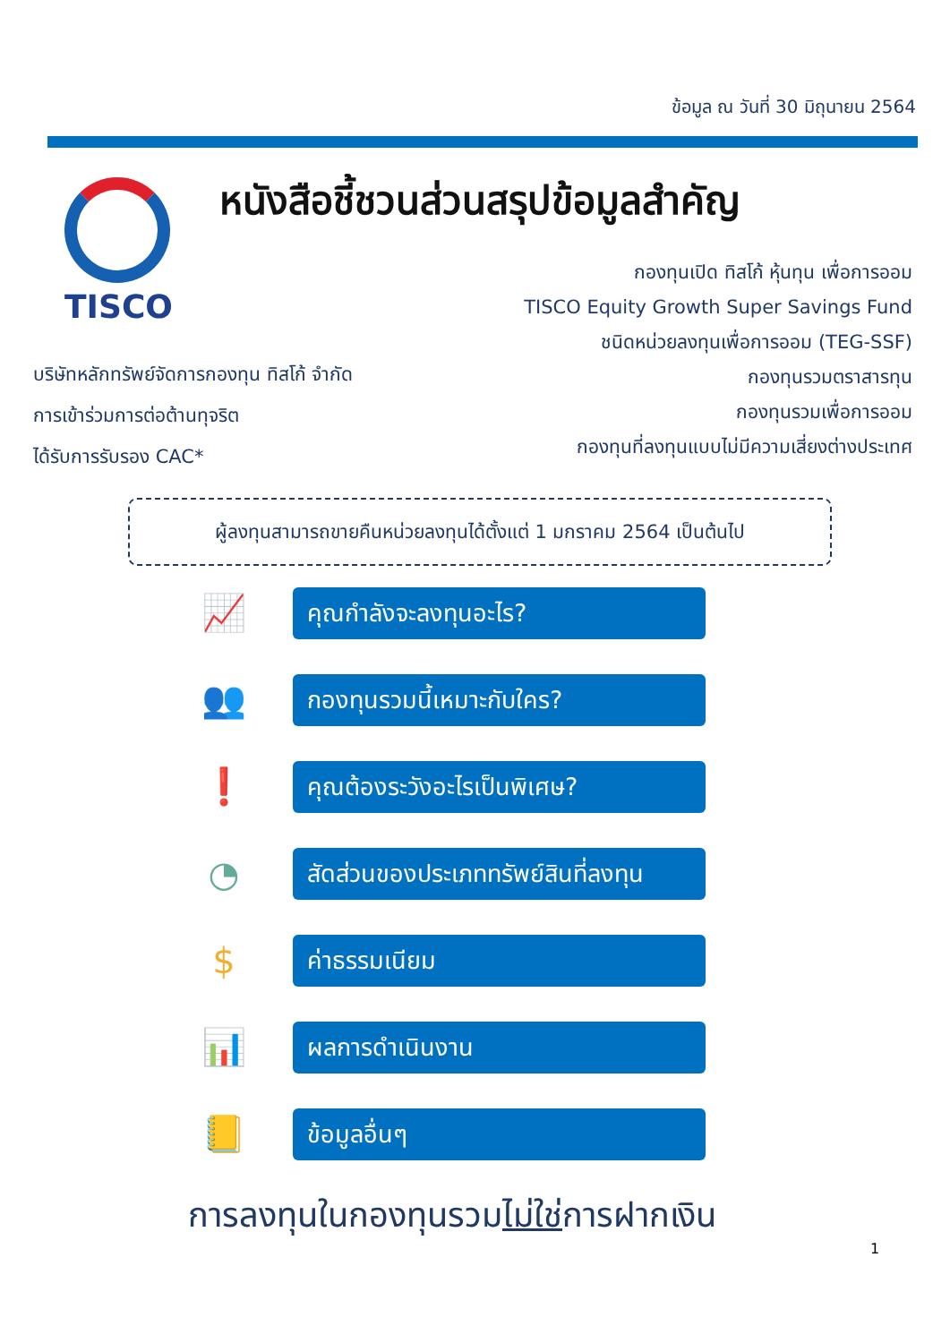ข้อมูล ณ วันที่ 30 มิถุนายน 2564
TISCO
หนังสือชี้ชวนส่วนสรุปข้อมูลสำคัญ
กองทุนเปิด ทิสโก้ หุ้นทุน เพื่อการออม
TISCO Equity Growth Super Savings Fund
ชนิดหน่วยลงทุนเพื่อการออม (TEG-SSF)
กองทุนรวมตราสารทุน
กองทุนรวมเพื่อการออม
กองทุนที่ลงทุนแบบไม่มีความเสี่ยงต่างประเทศ
บริษัทหลักทรัพย์จัดการกองทุน ทิสโก้ จำกัด
การเข้าร่วมการต่อต้านทุจริต
ได้รับการรับรอง CAC*
ผู้ลงทุนสามารถขายคืนหน่วยลงทุนได้ตั้งแต่ 1 มกราคม 2564 เป็นต้นไป
📈
คุณกำลังจะลงทุนอะไร?
👥
กองทุนรวมนี้เหมาะกับใคร?
❗
คุณต้องระวังอะไรเป็นพิเศษ?
◔
สัดส่วนของประเภททรัพย์สินที่ลงทุน
$
ค่าธรรมเนียม
📊
ผลการดำเนินงาน
📒
ข้อมูลอื่นๆ
การลงทุนในกองทุนรวมไม่ใช่การฝากเงิน
1